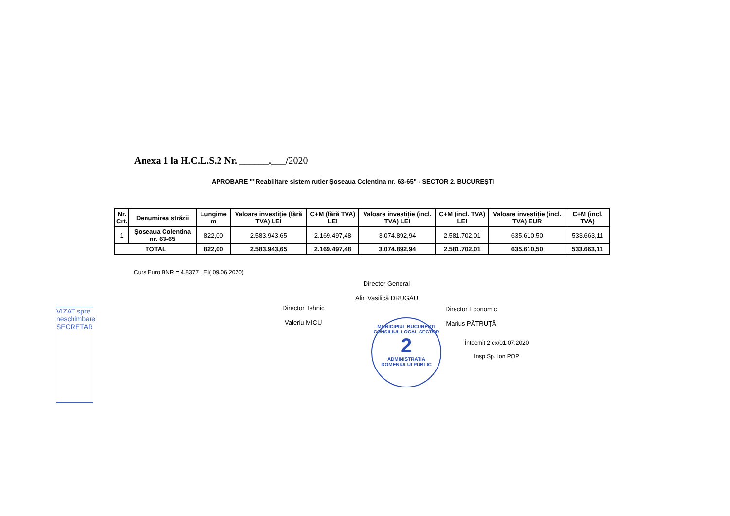Anexa 1 la H.C.L.S.2 Nr. ______.___/2020
APROBARE ""Reabilitare sistem rutier Șoseaua Colentina nr. 63-65" - SECTOR 2, BUCUREȘTI
| Nr. Crt. | Denumirea străzii | Lungime m | Valoare investiție (fără TVA) LEI | C+M (fără TVA) LEI | Valoare investiție (incl. TVA) LEI | C+M (incl. TVA) LEI | Valoare investiție (incl. TVA) EUR | C+M (incl. TVA) |
| --- | --- | --- | --- | --- | --- | --- | --- | --- |
| 1 | Șoseaua Colentina nr. 63-65 | 822,00 | 2.583.943,65 | 2.169.497,48 | 3.074.892,94 | 2.581.702,01 | 635.610,50 | 533.663,11 |
| TOTAL | | 822,00 | 2.583.943,65 | 2.169.497,48 | 3.074.892,94 | 2.581.702,01 | 635.610,50 | 533.663,11 |
Curs Euro BNR = 4.8377 LEI( 09.06.2020)
Director General
Alin Vasilică DRUGĂU
Director Tehnic
Valeriu MICU
Director Economic
Marius PĂTRUȚĂ
Întocmit 2 ex/01.07.2020
Insp.Sp. Ion POP
MUNICIPIUL BUCUREȘTI
CONSILIUL LOCAL SECTOR
2
ADMINISTRATIA DOMENIULUI PUBLIC
VIZAT spre neschimbare SECRETAR